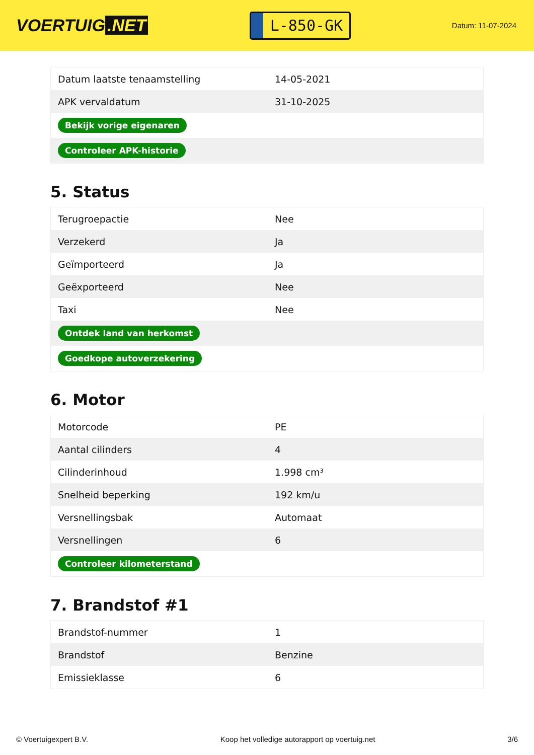VOERTUIG.NET
L-850-GK
Datum: 11-07-2024
| Datum laatste tenaamstelling | 14-05-2021 |
| APK vervaldatum | 31-10-2025 |
| Bekijk vorige eigenaren | |
| Controleer APK-historie | |
5. Status
| Terugroepactie | Nee |
| Verzekerd | Ja |
| Geïmporteerd | Ja |
| Geëxporteerd | Nee |
| Taxi | Nee |
| Ontdek land van herkomst | |
| Goedkope autoverzekering | |
6. Motor
| Motorcode | PE |
| Aantal cilinders | 4 |
| Cilinderinhoud | 1.998 cm³ |
| Snelheid beperking | 192 km/u |
| Versnellingsbak | Automaat |
| Versnellingen | 6 |
| Controleer kilometerstand | |
7. Brandstof #1
| Brandstof-nummer | 1 |
| Brandstof | Benzine |
| Emissieklasse | 6 |
© Voertuigexpert B.V. Koop het volledige autorapport op voertuig.net 3/6